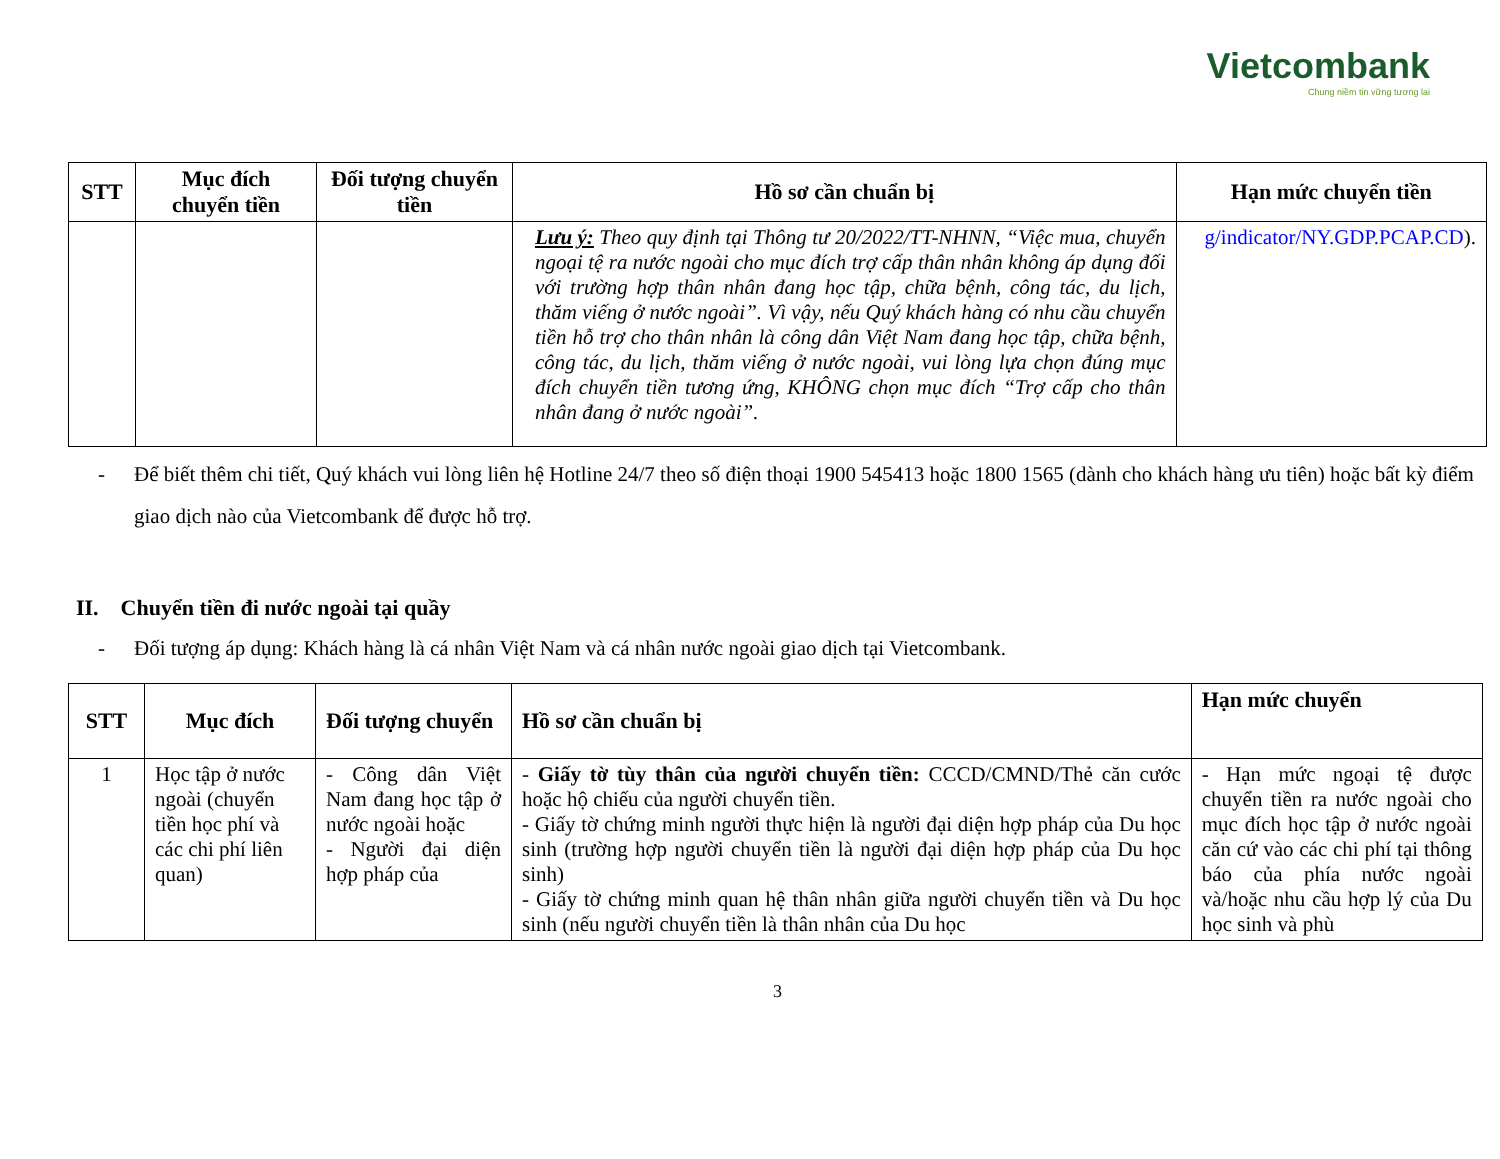Vietcombank
Chung niềm tin vững tương lai
| STT | Mục đích chuyển tiền | Đối tượng chuyển tiền | Hồ sơ cần chuẩn bị | Hạn mức chuyển tiền |
| --- | --- | --- | --- | --- |
| | | | Lưu ý: Theo quy định tại Thông tư 20/2022/TT-NHNN, “Việc mua, chuyển ngoại tệ ra nước ngoài cho mục đích trợ cấp thân nhân không áp dụng đối với trường hợp thân nhân đang học tập, chữa bệnh, công tác, du lịch, thăm viếng ở nước ngoài”. Vì vậy, nếu Quý khách hàng có nhu cầu chuyển tiền hỗ trợ cho thân nhân là công dân Việt Nam đang học tập, chữa bệnh, công tác, du lịch, thăm viếng ở nước ngoài, vui lòng lựa chọn đúng mục đích chuyển tiền tương ứng, KHÔNG chọn mục đích “Trợ cấp cho thân nhân đang ở nước ngoài”. | g/indicator/NY.GDP.PCAP.CD ). |
- Để biết thêm chi tiết, Quý khách vui lòng liên hệ Hotline 24/7 theo số điện thoại 1900 545413 hoặc 1800 1565 (dành cho khách hàng ưu tiên) hoặc bất kỳ điểm giao dịch nào của Vietcombank để được hỗ trợ.
II. Chuyển tiền đi nước ngoài tại quầy
- Đối tượng áp dụng: Khách hàng là cá nhân Việt Nam và cá nhân nước ngoài giao dịch tại Vietcombank.
| STT | Mục đích | Đối tượng chuyển | Hồ sơ cần chuẩn bị | Hạn mức chuyển |
| --- | --- | --- | --- | --- |
| 1 | Học tập ở nước ngoài (chuyển tiền học phí và các chi phí liên quan) | - Công dân Việt Nam đang học tập ở nước ngoài hoặc - Người đại diện hợp pháp của | - Giấy tờ tùy thân của người chuyển tiền: CCCD/CMND/Thẻ căn cước hoặc hộ chiếu của người chuyển tiền. - Giấy tờ chứng minh người thực hiện là người đại diện hợp pháp của Du học sinh (trường hợp người chuyển tiền là người đại diện hợp pháp của Du học sinh) - Giấy tờ chứng minh quan hệ thân nhân giữa người chuyển tiền và Du học sinh (nếu người chuyển tiền là thân nhân của Du học | - Hạn mức ngoại tệ được chuyển tiền ra nước ngoài cho mục đích học tập ở nước ngoài căn cứ vào các chi phí tại thông báo của phía nước ngoài và/hoặc nhu cầu hợp lý của Du học sinh và phù |
3